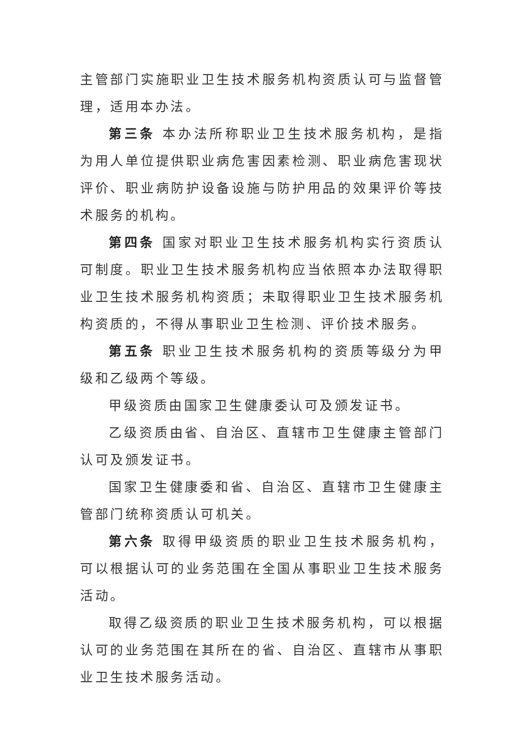主管部门实施职业卫生技术服务机构资质认可与监督管理，适用本办法。
第三条 本办法所称职业卫生技术服务机构，是指为用人单位提供职业病危害因素检测、职业病危害现状评价、职业病防护设备设施与防护用品的效果评价等技术服务的机构。
第四条 国家对职业卫生技术服务机构实行资质认可制度。职业卫生技术服务机构应当依照本办法取得职业卫生技术服务机构资质；未取得职业卫生技术服务机构资质的，不得从事职业卫生检测、评价技术服务。
第五条 职业卫生技术服务机构的资质等级分为甲级和乙级两个等级。
甲级资质由国家卫生健康委认可及颁发证书。
乙级资质由省、自治区、直辖市卫生健康主管部门认可及颁发证书。
国家卫生健康委和省、自治区、直辖市卫生健康主管部门统称资质认可机关。
第六条 取得甲级资质的职业卫生技术服务机构，可以根据认可的业务范围在全国从事职业卫生技术服务活动。
取得乙级资质的职业卫生技术服务机构，可以根据认可的业务范围在其所在的省、自治区、直辖市从事职业卫生技术服务活动。